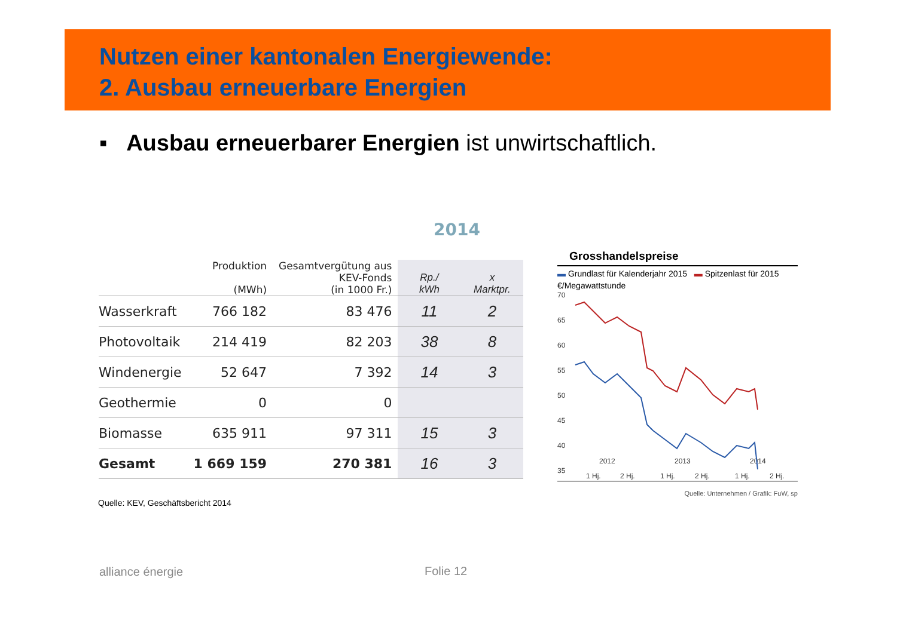Nutzen einer kantonalen Energiewende:
2. Ausbau erneuerbare Energien
▪ Ausbau erneuerbarer Energien ist unwirtschaftlich.
2014
| | Produktion (MWh) | Gesamtvergütung aus KEV-Fonds (in 1000 Fr.) | Rp./ kWh | x Marktpr. |
| --- | --- | --- | --- | --- |
| Wasserkraft | 766 182 | 83 476 | 11 | 2 |
| Photovoltaik | 214 419 | 82 203 | 38 | 8 |
| Windenergie | 52 647 | 7 392 | 14 | 3 |
| Geothermie | 0 | 0 | | |
| Biomasse | 635 911 | 97 311 | 15 | 3 |
| Gesamt | 1 669 159 | 270 381 | 16 | 3 |
Quelle: KEV, Geschäftsbericht 2014
Grosshandelspreise
▬ Grundlast für Kalenderjahr 2015 ▬ Spitzenlast für 2015
€/Megawattstunde
70
65
60
55
50
45
40
35
2012
2013
2014
1 Hj.
2 Hj.
1 Hj.
2 Hj.
1 Hj.
2 Hj.
Quelle: Unternehmen / Grafik: FuW, sp
alliance énergie Folie 12